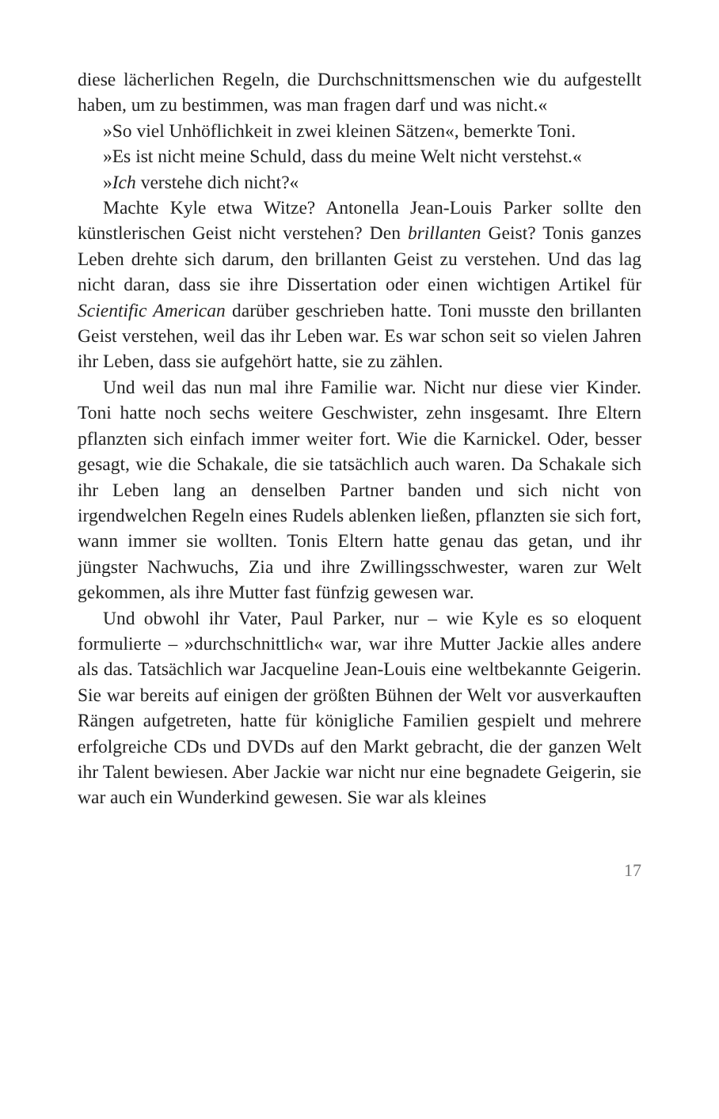diese lächerlichen Regeln, die Durchschnittsmenschen wie du aufgestellt haben, um zu bestimmen, was man fragen darf und was nicht.«
»So viel Unhöflichkeit in zwei kleinen Sätzen«, bemerkte Toni.
»Es ist nicht meine Schuld, dass du meine Welt nicht verstehst.«
»Ich verstehe dich nicht?«
Machte Kyle etwa Witze? Antonella Jean-Louis Parker sollte den künstlerischen Geist nicht verstehen? Den brillanten Geist? Tonis ganzes Leben drehte sich darum, den brillanten Geist zu verstehen. Und das lag nicht daran, dass sie ihre Dissertation oder einen wichtigen Artikel für Scientific American darüber geschrieben hatte. Toni musste den brillanten Geist verstehen, weil das ihr Leben war. Es war schon seit so vielen Jahren ihr Leben, dass sie aufgehört hatte, sie zu zählen.
Und weil das nun mal ihre Familie war. Nicht nur diese vier Kinder. Toni hatte noch sechs weitere Geschwister, zehn insgesamt. Ihre Eltern pflanzten sich einfach immer weiter fort. Wie die Karnickel. Oder, besser gesagt, wie die Schakale, die sie tatsächlich auch waren. Da Schakale sich ihr Leben lang an denselben Partner banden und sich nicht von irgendwelchen Regeln eines Rudels ablenken ließen, pflanzten sie sich fort, wann immer sie wollten. Tonis Eltern hatte genau das getan, und ihr jüngster Nachwuchs, Zia und ihre Zwillingsschwester, waren zur Welt gekommen, als ihre Mutter fast fünfzig gewesen war.
Und obwohl ihr Vater, Paul Parker, nur – wie Kyle es so eloquent formulierte – »durchschnittlich« war, war ihre Mutter Jackie alles andere als das. Tatsächlich war Jacqueline Jean-Louis eine weltbekannte Geigerin. Sie war bereits auf einigen der größten Bühnen der Welt vor ausverkauften Rängen aufgetreten, hatte für königliche Familien gespielt und mehrere erfolgreiche CDs und DVDs auf den Markt gebracht, die der ganzen Welt ihr Talent bewiesen. Aber Jackie war nicht nur eine begnadete Geigerin, sie war auch ein Wunderkind gewesen. Sie war als kleines
17